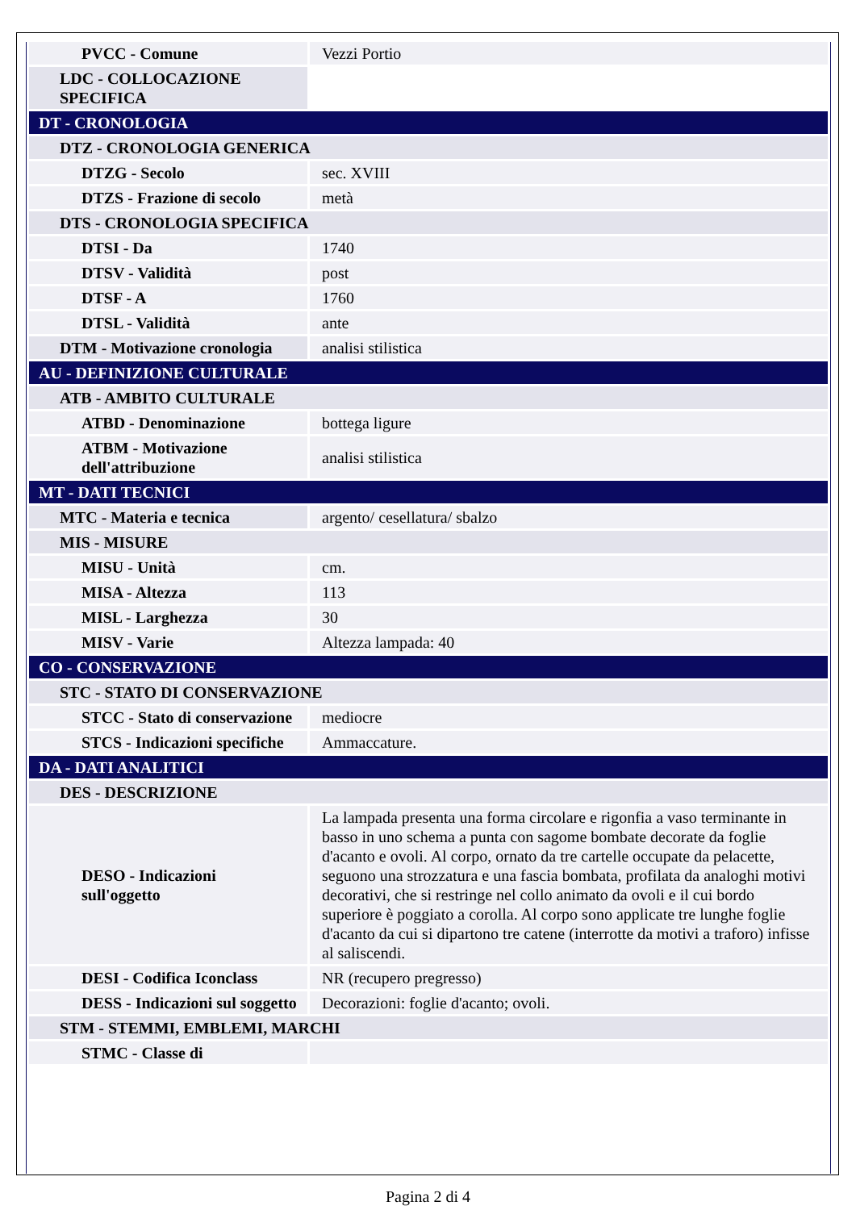| PVCC - Comune | Vezzi Portio |
| LDC - COLLOCAZIONE SPECIFICA | |
| DT - CRONOLOGIA | |
| DTZ - CRONOLOGIA GENERICA | |
| DTZG - Secolo | sec. XVIII |
| DTZS - Frazione di secolo | metà |
| DTS - CRONOLOGIA SPECIFICA | |
| DTSI - Da | 1740 |
| DTSV - Validità | post |
| DTSF - A | 1760 |
| DTSL - Validità | ante |
| DTM - Motivazione cronologia | analisi stilistica |
| AU - DEFINIZIONE CULTURALE | |
| ATB - AMBITO CULTURALE | |
| ATBD - Denominazione | bottega ligure |
| ATBM - Motivazione dell'attribuzione | analisi stilistica |
| MT - DATI TECNICI | |
| MTC - Materia e tecnica | argento/ cesellatura/ sbalzo |
| MIS - MISURE | |
| MISU - Unità | cm. |
| MISA - Altezza | 113 |
| MISL - Larghezza | 30 |
| MISV - Varie | Altezza lampada: 40 |
| CO - CONSERVAZIONE | |
| STC - STATO DI CONSERVAZIONE | |
| STCC - Stato di conservazione | mediocre |
| STCS - Indicazioni specifiche | Ammaccature. |
| DA - DATI ANALITICI | |
| DES - DESCRIZIONE | |
| DESO - Indicazioni sull'oggetto | La lampada presenta una forma circolare e rigonfia a vaso terminante in basso in uno schema a punta con sagome bombate decorate da foglie d'acanto e ovoli. Al corpo, ornato da tre cartelle occupate da pelacette, seguono una strozzatura e una fascia bombata, profilata da analoghi motivi decorativi, che si restringe nel collo animato da ovoli e il cui bordo superiore è poggiato a corolla. Al corpo sono applicate tre lunghe foglie d'acanto da cui si dipartono tre catene (interrotte da motivi a traforo) infisse al saliscendi. |
| DESI - Codifica Iconclass | NR (recupero pregresso) |
| DESS - Indicazioni sul soggetto | Decorazioni: foglie d'acanto; ovoli. |
| STM - STEMMI, EMBLEMI, MARCHI | |
| STMC - Classe di | |
Pagina 2 di 4